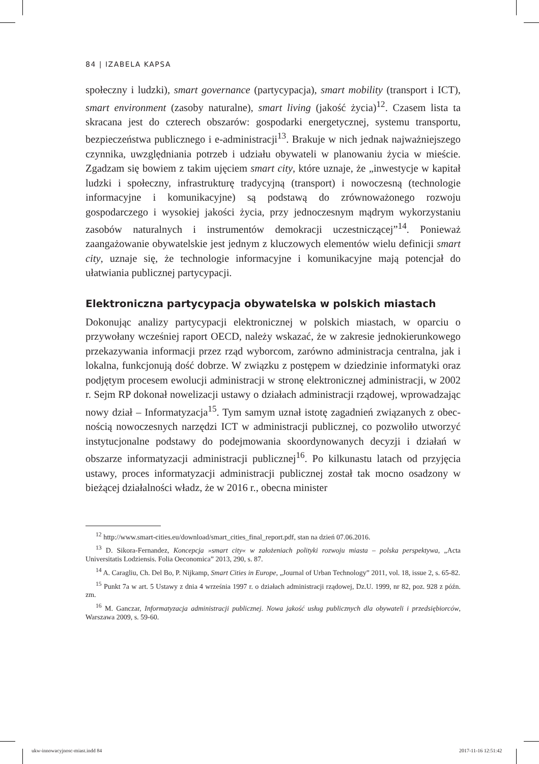84 | IZABELA KAPSA
społeczny i ludzki), smart governance (partycypacja), smart mobility (transport i ICT), smart environment (zasoby naturalne), smart living (jakość życia)<sup>12</sup>. Czasem lista ta skracana jest do czterech obszarów: gospodarki energetycznej, systemu transportu, bezpieczeństwa publicznego i e-administracji<sup>13</sup>. Braku­je w nich jednak najważniejszego czynnika, uwzględniania potrzeb i udziału obywateli w planowaniu życia w mieście. Zgadzam się bowiem z takim ujęciem smart city, które uznaje, że „inwestycje w kapitał ludzki i społeczny, infrastruk­turę tradycyjną (transport) i nowoczesną (technologie informacyjne i komuni­kacyjne) są podstawą do zrównoważonego rozwoju gospodarczego i wysokiej jakości życia, przy jednoczesnym mądrym wykorzystaniu zasobów naturalnych i instrumentów demokracji uczestniczącej”<sup>14</sup>. Ponieważ zaangażowanie obywa­telskie jest jednym z kluczowych elementów wielu definicji smart city, uznaje się, że technologie informacyjne i komunikacyjne mają potencjał do ułatwiania publicznej partycypacji.
Elektroniczna partycypacja obywatelska w polskich miastach
Dokonując analizy partycypacji elektronicznej w polskich miastach, w opar­ciu o przywołany wcześniej raport OECD, należy wskazać, że w zakresie jed­nokierunkowego przekazywania informacji przez rząd wyborcom, zarówno administracja centralna, jak i lokalna, funkcjonują dość dobrze. W związku z postępem w dziedzinie informatyki oraz podjętym procesem ewolucji ad­ministracji w stronę elektronicznej administracji, w 2002 r. Sejm RP dokonał nowelizacji ustawy o działach administracji rządowej, wprowadzając nowy dział – Informatyzacja<sup>15</sup>. Tym samym uznał istotę zagadnień związanych z obec­nością nowoczesnych narzędzi ICT w administracji publicznej, co pozwoliło utworzyć instytucjonalne podstawy do podejmowania skoordynowanych decy­zji i działań w obszarze informatyzacji administracji publicznej<sup>16</sup>. Po kilkunastu latach od przyjęcia ustawy, proces informatyzacji administracji publicznej został tak mocno osadzony w bieżącej działalności władz, że w 2016 r., obecna minister
<sup>12</sup> http://www.smart-cities.eu/download/smart_cities_final_report.pdf, stan na dzień 07.06.2016.
<sup>13</sup> D. Sikora-Fernandez, Koncepcja »smart city« w założeniach polityki rozwoju miasta – polska perspektywa, „Acta Universitatis Lodziensis. Folia Oeconomica” 2013, 290, s. 87.
<sup>14</sup> A. Caragliu, Ch. Del Bo, P. Nijkamp, Smart Cities in Europe, „Journal of Urban Technology” 2011, vol. 18, issue 2, s. 65-82.
<sup>15</sup> Punkt 7a w art. 5 Ustawy z dnia 4 września 1997 r. o działach administracji rządowej, Dz.U. 1999, nr 82, poz. 928 z późn. zm.
<sup>16</sup> M. Ganczar, Informatyzacja administracji publicznej. Nowa jakość usług publicznych dla oby­wateli i przedsiębiorców, Warszawa 2009, s. 59-60.
ukw-innowacyjnosc-miast.indd 84
2017-11-16 12:51:42